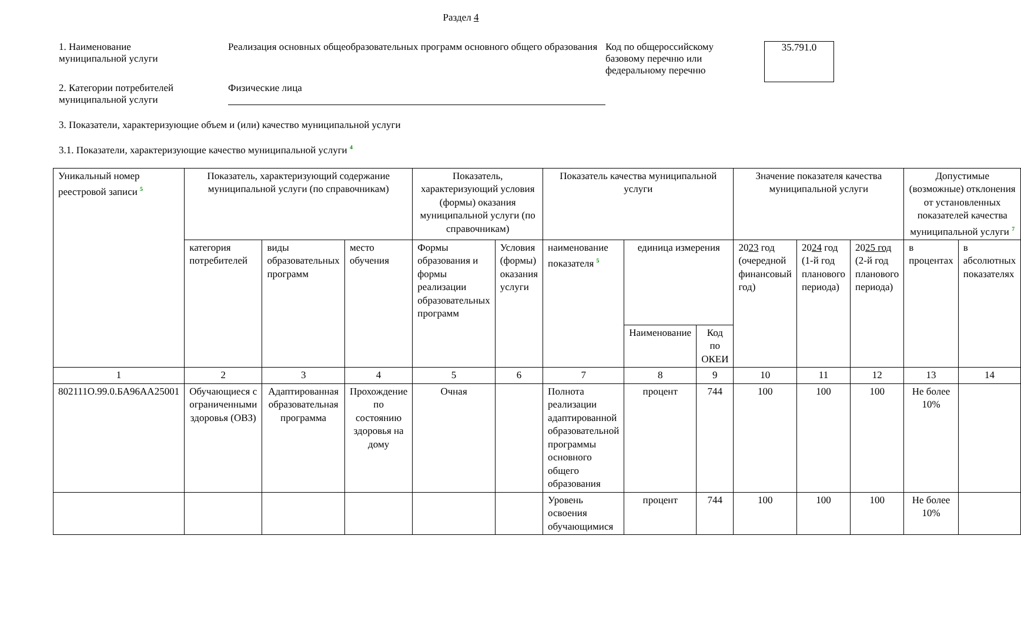Раздел 4
1. Наименование
муниципальной услуги
Реализация основных общеобразовательных программ основного общего образования
Код по общероссийскому базовому перечню или федеральному перечню
35.791.0
2. Категории потребителей
муниципальной услуги
Физические лица
3. Показатели, характеризующие объем и (или) качество муниципальной услуги
3.1. Показатели, характеризующие качество муниципальной услуги <sup>4</sup>
| Уникальный номер реестровой записи <sup>5</sup> | Показатель, характеризующий содержание муниципальной услуги (по справочникам) | | | Показатель, характеризующий условия (формы) оказания муниципальной услуги (по справочникам) | | Показатель качества муниципальной услуги | | | Значение показателя качества муниципальной услуги | | | Допустимые (возможные) отклонения от установленных показателей качества муниципальной услуги <sup>7</sup> | |
| --- | --- | --- | --- | --- | --- | --- | --- | --- | --- | --- | --- | --- | --- |
| | категория потребителей | виды образовательных программ | место обучения | Формы образования и формы реализации образовательных программ | Условия (формы) оказания услуги | наименование показателя <sup>5</sup> | единица измерения | | 20 23 год (очередной финансовый год) | 20 24 год (1-й год планового периода) | 20 25 год (2-й год планового периода) | в процентах | в абсолютных показателях |
| | | | | | | | Наименование | Код по ОКЕИ | | | | | |
| 1 | 2 | 3 | 4 | 5 | 6 | 7 | 8 | 9 | 10 | 11 | 12 | 13 | 14 |
| 802111О.99.0.БА96АА25001 | Обучающиеся с ограниченными здоровья (ОВЗ) | Адаптированная образовательная программа | Прохождение по состоянию здоровья на дому | Очная | | Полнота реализации адаптированной образовательной программы основного общего образования | процент | 744 | 100 | 100 | 100 | Не более 10% | |
| | | | | | | Уровень освоения обучающимися | процент | 744 | 100 | 100 | 100 | Не более 10% | |